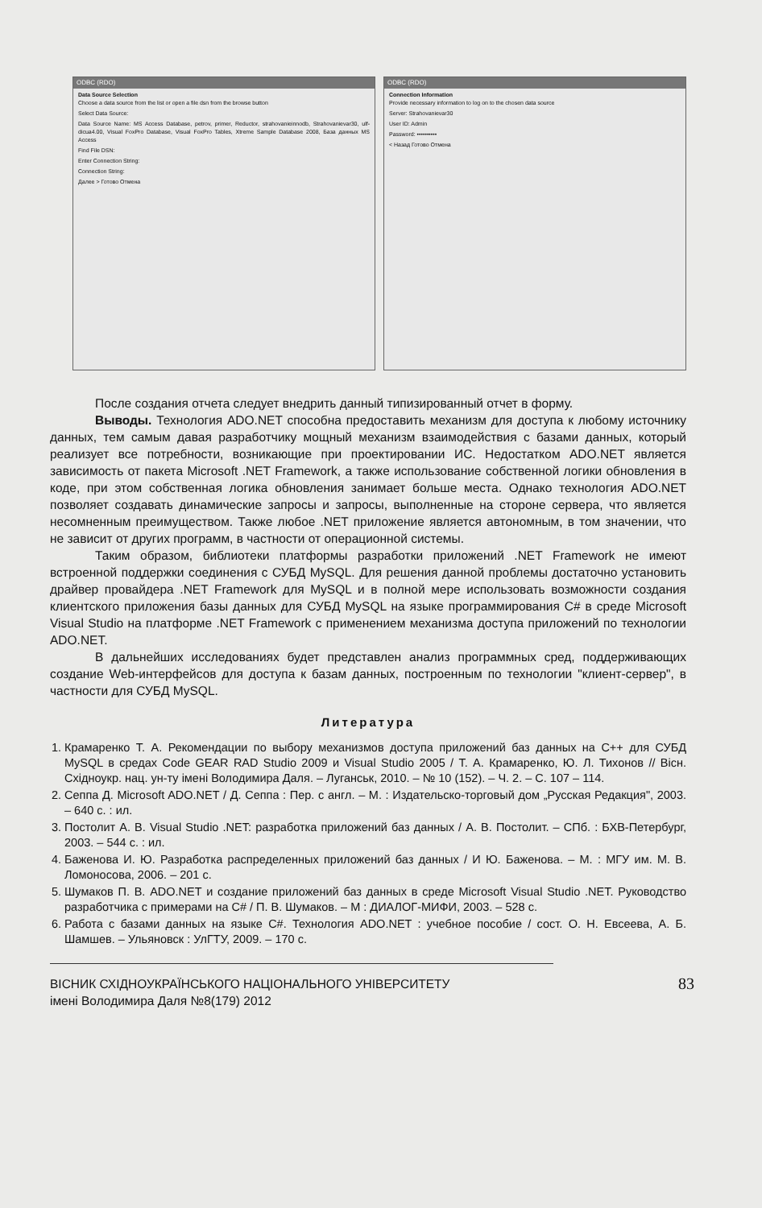ODBC (RDO)
Data Source Selection
Choose a data source from the list or open a file dsn from the browse button
Select Data Source:
Data Source Name: MS Access Database, petrov, primer, Reductor, strahovanieinnodb, Strahovanievar30, ulf-dicua4.00, Visual FoxPro Database, Visual FoxPro Tables, Xtreme Sample Database 2008, База данных MS Access
Find File DSN:
Enter Connection String:
Connection String:
Далее > Готово Отмена
ODBC (RDO)
Connection Information
Provide necessary information to log on to the chosen data source
Server: Strahovanievar30
User ID: Admin
Password: ••••••••••
< Назад Готово Отмена
После создания отчета следует внедрить данный типизированный отчет в форму.
Выводы. Технология ADO.NET способна предоставить механизм для доступа к любому источнику данных, тем самым давая разработчику мощный механизм взаимодействия с базами данных, который реализует все потребности, возникающие при проектировании ИС. Недостатком ADO.NET является зависимость от пакета Microsoft .NET Framework, а также использование собственной логики обновления в коде, при этом собственная логика обновления занимает больше места. Однако технология ADO.NET позволяет создавать динамические запросы и запросы, выполненные на стороне сервера, что является несомненным преимуществом. Также любое .NET приложение является автономным, в том значении, что не зависит от других программ, в частности от операционной системы.
Таким образом, библиотеки платформы разработки приложений .NET Framework не имеют встроенной поддержки соединения с СУБД MySQL. Для решения данной проблемы достаточно установить драйвер провайдера .NET Framework для MySQL и в полной мере использовать возможности создания клиентского приложения базы данных для СУБД MySQL на языке программирования C# в среде Microsoft Visual Studio на платформе .NET Framework с применением механизма доступа приложений по технологии ADO.NET.
В дальнейших исследованиях будет представлен анализ программных сред, поддерживающих создание Web-интерфейсов для доступа к базам данных, построенным по технологии "клиент-сервер", в частности для СУБД MySQL.
Литература
1. Крамаренко Т. А. Рекомендации по выбору механизмов доступа приложений баз данных на C++ для СУБД MySQL в средах Code GEAR RAD Studio 2009 и Visual Studio 2005 / Т. А. Крамаренко, Ю. Л. Тихонов // Вісн. Східноукр. нац. ун-ту імені Володимира Даля. – Луганськ, 2010. – № 10 (152). – Ч. 2. – С. 107 – 114.
2. Сеппа Д. Microsoft ADO.NET / Д. Сеппа : Пер. с англ. – М. : Издательско-торговый дом „Русская Редакция", 2003. – 640 с. : ил.
3. Постолит А. В. Visual Studio .NET: разработка приложений баз данных / А. В. Постолит. – СПб. : БХВ-Петербург, 2003. – 544 с. : ил.
4. Баженова И. Ю. Разработка распределенных приложений баз данных / И Ю. Баженова. – М. : МГУ им. М. В. Ломоносова, 2006. – 201 с.
5. Шумаков П. В. ADO.NET и создание приложений баз данных в среде Microsoft Visual Studio .NET. Руководство разработчика с примерами на C# / П. В. Шумаков. – М : ДИАЛОГ-МИФИ, 2003. – 528 с.
6. Работа с базами данных на языке C#. Технология ADO.NET : учебное пособие / сост. О. Н. Евсеева, А. Б. Шамшев. – Ульяновск : УлГТУ, 2009. – 170 с.
ВІСНИК СХІДНОУКРАЇНСЬКОГО НАЦІОНАЛЬНОГО УНІВЕРСИТЕТУ
імені Володимира Даля №8(179) 2012
83